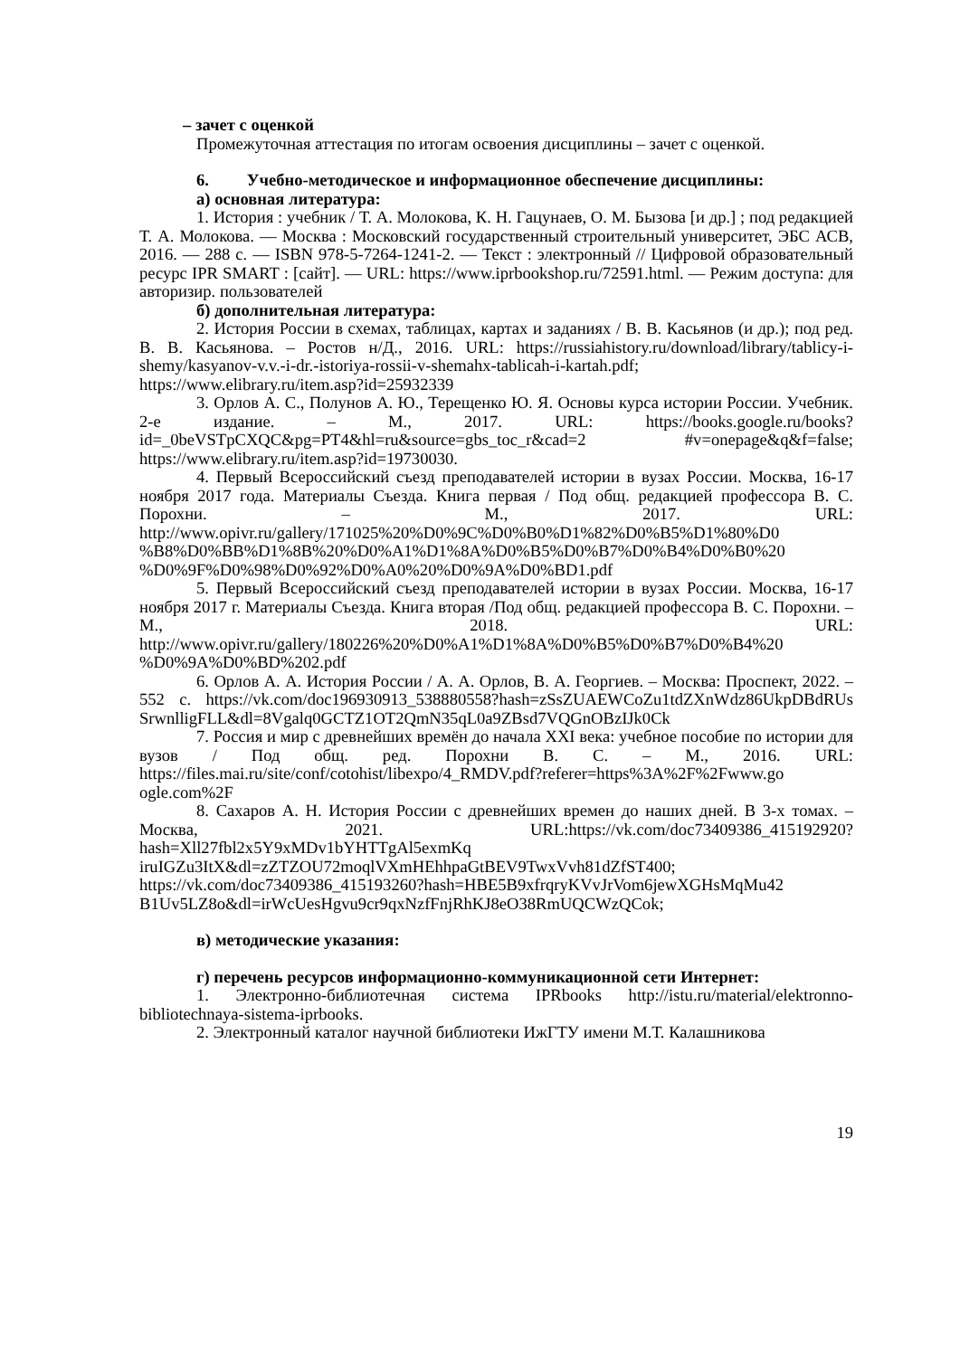– зачет с оценкой
Промежуточная аттестация по итогам освоения дисциплины – зачет с оценкой.
6. Учебно-методическое и информационное обеспечение дисциплины:
а) основная литература:
1. История : учебник / Т. А. Молокова, К. Н. Гацунаев, О. М. Бызова [и др.] ; под редакцией Т. А. Молокова. — Москва : Московский государственный строительный университет, ЭБС АСВ, 2016. — 288 c. — ISBN 978-5-7264-1241-2. — Текст : электронный // Цифровой образовательный ресурс IPR SMART : [сайт]. — URL: https://www.iprbookshop.ru/72591.html. — Режим доступа: для авторизир. пользователей
б) дополнительная литература:
2. История России в схемах, таблицах, картах и заданиях / В. В. Касьянов (и др.); под ред. В. В. Касьянова. – Ростов н/Д., 2016. URL: https://russiahistory.ru/download/library/tablicy-i-shemy/kasyanov-v.v.-i-dr.-istoriya-rossii-v-shemahx-tablicah-i-kartah.pdf; https://www.elibrary.ru/item.asp?id=25932339
3. Орлов А. С., Полунов А. Ю., Терещенко Ю. Я. Основы курса истории России. Учебник. 2-е издание. – М., 2017. URL: https://books.google.ru/books?id=_0beVSTpCXQC&pg=PT4&hl=ru&source=gbs_toc_r&cad=2 #v=onepage&q&f=false; https://www.elibrary.ru/item.asp?id=19730030.
4. Первый Всероссийский съезд преподавателей истории в вузах России. Москва, 16-17 ноября 2017 года. Материалы Съезда. Книга первая / Под общ. редакцией профессора В. С. Порохни. – М., 2017. URL: http://www.opivr.ru/gallery/171025%20%D0%9C%D0%B0%D1%82%D0%B5%D1%80%D0 %B8%D0%BB%D1%8B%20%D0%A1%D1%8A%D0%B5%D0%B7%D0%B4%D0%B0%20 %D0%9F%D0%98%D0%92%D0%A0%20%D0%9A%D0%BD1.pdf
5. Первый Всероссийский съезд преподавателей истории в вузах России. Москва, 16-17 ноября 2017 г. Материалы Съезда. Книга вторая /Под общ. редакцией профессора В. С. Порохни. – М., 2018. URL: http://www.opivr.ru/gallery/180226%20%D0%A1%D1%8A%D0%B5%D0%B7%D0%B4%20 %D0%9A%D0%BD%202.pdf
6. Орлов А. А. История России / А. А. Орлов, В. А. Георгиев. – Москва: Проспект, 2022. – 552 с. https://vk.com/doc196930913_538880558?hash=zSsZUAEWCoZu1tdZXnWdz86UkpDBdRUs SrwnlligFLL&dl=8Vgalq0GCTZ1OT2QmN35qL0a9ZBsd7VQGnOBzIJk0Ck
7. Россия и мир с древнейших времён до начала XXI века: учебное пособие по истории для вузов / Под общ. ред. Порохни В. С. – М., 2016. URL: https://files.mai.ru/site/conf/cotohist/libexpo/4_RMDV.pdf?referer=https%3A%2F%2Fwww.go ogle.com%2F
8. Сахаров А. Н. История России с древнейших времен до наших дней. В 3-х томах. – Москва, 2021. URL:https://vk.com/doc73409386_415192920?hash=Xll27fbl2x5Y9xMDv1bYHTTgAl5exmKq iruIGZu3ItX&dl=zZTZOU72moqlVXmHEhhpaGtBEV9TwxVvh81dZfST400; https://vk.com/doc73409386_415193260?hash=HBE5B9xfrqryKVvJrVom6jewXGHsMqMu42 B1Uv5LZ8o&dl=irWcUesHgvu9cr9qxNzfFnjRhKJ8eO38RmUQCWzQCok;
в) методические указания:
г) перечень ресурсов информационно-коммуникационной сети Интернет:
1. Электронно-библиотечная система IPRbooks http://istu.ru/material/elektronno-bibliotechnaya-sistema-iprbooks.
2. Электронный каталог научной библиотеки ИжГТУ имени М.Т. Калашникова
19